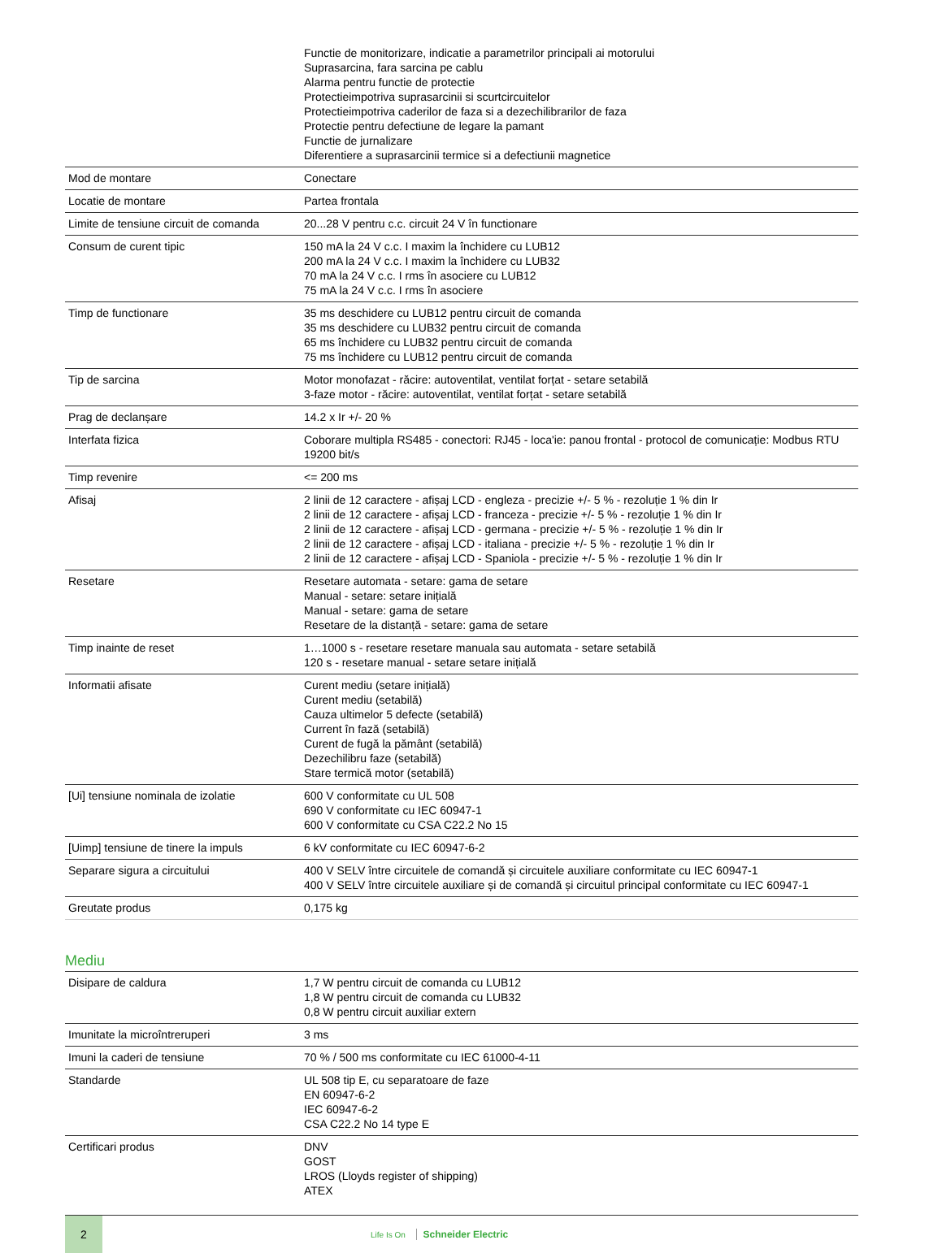| | Functie de monitorizare, indicatie a parametrilor principali ai motorului Suprasarcina, fara sarcina pe cablu Alarma pentru functie de protectie Protectieimpotriva suprasarcinii si scurtcircuitelor Protectieimpotriva caderilor de faza si a dezechilibrarilor de faza Protectie pentru defectiune de legare la pamant Functie de jurnalizare Diferentiere a suprasarcinii termice si a defectiunii magnetice |
| Mod de montare | Conectare |
| Locatie de montare | Partea frontala |
| Limite de tensiune circuit de comanda | 20...28 V pentru c.c. circuit 24 V în functionare |
| Consum de curent tipic | 150 mA la 24 V c.c. I maxim la închidere cu LUB12 200 mA la 24 V c.c. I maxim la închidere cu LUB32 70 mA la 24 V c.c. I rms în asociere cu LUB12 75 mA la 24 V c.c. I rms în asociere |
| Timp de functionare | 35 ms deschidere cu LUB12 pentru circuit de comanda 35 ms deschidere cu LUB32 pentru circuit de comanda 65 ms închidere cu LUB32 pentru circuit de comanda 75 ms închidere cu LUB12 pentru circuit de comanda |
| Tip de sarcina | Motor monofazat - răcire: autoventilat, ventilat forțat - setare setabilă 3-faze motor - răcire: autoventilat, ventilat forțat - setare setabilă |
| Prag de declanșare | 14.2 x Ir +/- 20 % |
| Interfata fizica | Coborare multipla RS485 - conectori: RJ45 - loca'ie: panou frontal - protocol de comunicație: Modbus RTU 19200 bit/s |
| Timp revenire | <= 200 ms |
| Afisaj | 2 linii de 12 caractere - afișaj LCD - engleza - precizie +/- 5 % - rezoluție 1 % din Ir 2 linii de 12 caractere - afișaj LCD - franceza - precizie +/- 5 % - rezoluție 1 % din Ir 2 linii de 12 caractere - afișaj LCD - germana - precizie +/- 5 % - rezoluție 1 % din Ir 2 linii de 12 caractere - afișaj LCD - italiana - precizie +/- 5 % - rezoluție 1 % din Ir 2 linii de 12 caractere - afișaj LCD - Spaniola - precizie +/- 5 % - rezoluție 1 % din Ir |
| Resetare | Resetare automata - setare: gama de setare Manual - setare: setare inițială Manual - setare: gama de setare Resetare de la distanță - setare: gama de setare |
| Timp inainte de reset | 1…1000 s - resetare resetare manuala sau automata - setare setabilă 120 s - resetare manual - setare setare inițială |
| Informatii afisate | Curent mediu (setare inițială) Curent mediu (setabilă) Cauza ultimelor 5 defecte (setabilă) Current în fază (setabilă) Curent de fugă la pământ (setabilă) Dezechilibru faze (setabilă) Stare termică motor (setabilă) |
| [Ui] tensiune nominala de izolatie | 600 V conformitate cu UL 508 690 V conformitate cu IEC 60947-1 600 V conformitate cu CSA C22.2 No 15 |
| [Uimp] tensiune de tinere la impuls | 6 kV conformitate cu IEC 60947-6-2 |
| Separare sigura a circuitului | 400 V SELV între circuitele de comandă și circuitele auxiliare conformitate cu IEC 60947-1 400 V SELV între circuitele auxiliare și de comandă și circuitul principal conformitate cu IEC 60947-1 |
| Greutate produs | 0,175 kg |
Mediu
| Disipare de caldura | 1,7 W pentru circuit de comanda cu LUB12 1,8 W pentru circuit de comanda cu LUB32 0,8 W pentru circuit auxiliar extern |
| Imunitate la microîntreruperi | 3 ms |
| Imuni la caderi de tensiune | 70 % / 500 ms conformitate cu IEC 61000-4-11 |
| Standarde | UL 508 tip E, cu separatoare de faze EN 60947-6-2 IEC 60947-6-2 CSA C22.2 No 14 type E |
| Certificari produs | DNV GOST LROS (Lloyds register of shipping) ATEX |
2
Life Is On Schneider Electric